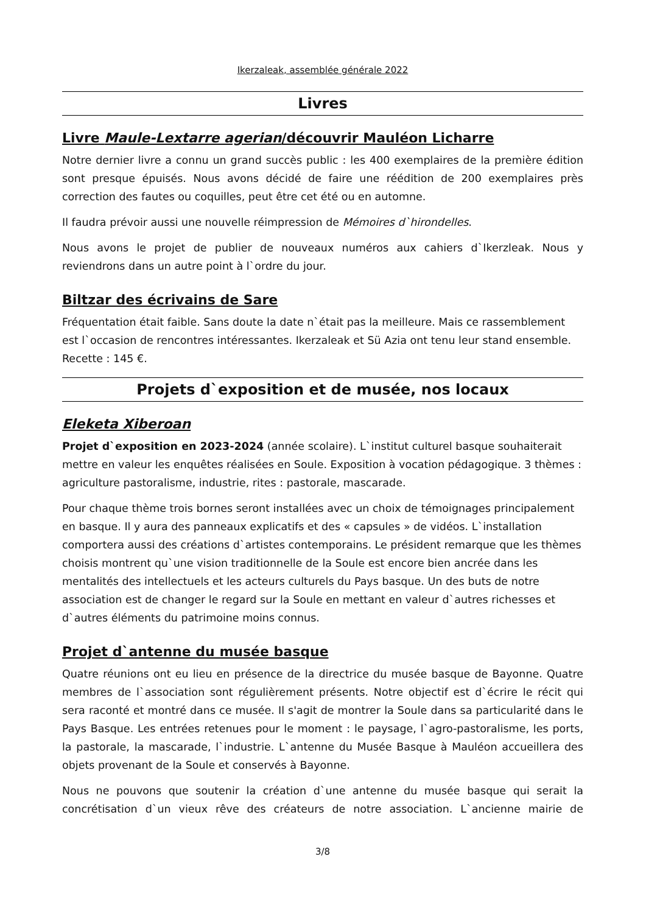Ikerzaleak, assemblée générale 2022
Livres
Livre Maule-Lextarre agerian/découvrir Mauléon Licharre
Notre dernier livre a connu un grand succès public : les 400 exemplaires de la première édition sont presque épuisés. Nous avons décidé de faire une réédition de 200 exemplaires près correction des fautes ou coquilles, peut être cet été ou en automne.
Il faudra prévoir aussi une nouvelle réimpression de Mémoires d`hirondelles.
Nous avons le projet de publier de nouveaux numéros aux cahiers d`Ikerzleak. Nous y reviendrons dans un autre point à l`ordre du jour.
Biltzar des écrivains de Sare
Fréquentation était faible. Sans doute la date n`était pas la meilleure. Mais ce rassemblement est l`occasion de rencontres intéressantes. Ikerzaleak et Sü Azia ont tenu leur stand ensemble. Recette : 145 €.
Projets d`exposition et de musée, nos locaux
Eleketa Xiberoan
Projet d`exposition en 2023-2024 (année scolaire). L`institut culturel basque souhaiterait mettre en valeur les enquêtes réalisées en Soule. Exposition à vocation pédagogique. 3 thèmes : agriculture pastoralisme, industrie, rites : pastorale, mascarade.
Pour chaque thème trois bornes seront installées avec un choix de témoignages principalement en basque. Il y aura des panneaux explicatifs et des « capsules » de vidéos. L`installation comportera aussi des créations d`artistes contemporains. Le président remarque que les thèmes choisis montrent qu`une vision traditionnelle de la Soule est encore bien ancrée dans les mentalités des intellectuels et les acteurs culturels du Pays basque. Un des buts de notre association est de changer le regard sur la Soule en mettant en valeur d`autres richesses et d`autres éléments du patrimoine moins connus.
Projet d`antenne du musée basque
Quatre réunions ont eu lieu en présence de la directrice du musée basque de Bayonne. Quatre membres de l`association sont régulièrement présents. Notre objectif est d`écrire le récit qui sera raconté et montré dans ce musée. Il s'agit de montrer la Soule dans sa particularité dans le Pays Basque. Les entrées retenues pour le moment : le paysage, l`agro-pastoralisme, les ports, la pastorale, la mascarade, l`industrie. L`antenne du Musée Basque à Mauléon accueillera des objets provenant de la Soule et conservés à Bayonne.
Nous ne pouvons que soutenir la création d`une antenne du musée basque qui serait la concrétisation d`un vieux rêve des créateurs de notre association. L`ancienne mairie de
3/8